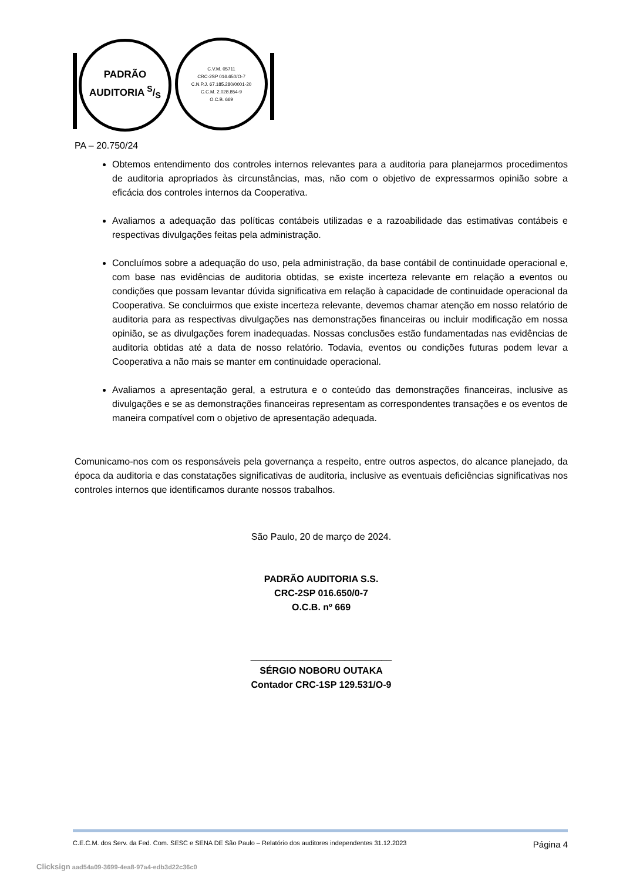PADRÃO
AUDITORIA S/S
C.V.M. 05711
CRC-2SP 016.650/O-7
C.N.P.J. 67.185.280/0001-20
C.C.M. 2.028.854-9
O.C.B. 669
PA – 20.750/24
Obtemos entendimento dos controles internos relevantes para a auditoria para planejarmos procedimentos de auditoria apropriados às circunstâncias, mas, não com o objetivo de expressarmos opinião sobre a eficácia dos controles internos da Cooperativa.
Avaliamos a adequação das políticas contábeis utilizadas e a razoabilidade das estimativas contábeis e respectivas divulgações feitas pela administração.
Concluímos sobre a adequação do uso, pela administração, da base contábil de continuidade operacional e, com base nas evidências de auditoria obtidas, se existe incerteza relevante em relação a eventos ou condições que possam levantar dúvida significativa em relação à capacidade de continuidade operacional da Cooperativa. Se concluirmos que existe incerteza relevante, devemos chamar atenção em nosso relatório de auditoria para as respectivas divulgações nas demonstrações financeiras ou incluir modificação em nossa opinião, se as divulgações forem inadequadas. Nossas conclusões estão fundamentadas nas evidências de auditoria obtidas até a data de nosso relatório. Todavia, eventos ou condições futuras podem levar a Cooperativa a não mais se manter em continuidade operacional.
Avaliamos a apresentação geral, a estrutura e o conteúdo das demonstrações financeiras, inclusive as divulgações e se as demonstrações financeiras representam as correspondentes transações e os eventos de maneira compatível com o objetivo de apresentação adequada.
Comunicamo-nos com os responsáveis pela governança a respeito, entre outros aspectos, do alcance planejado, da época da auditoria e das constatações significativas de auditoria, inclusive as eventuais deficiências significativas nos controles internos que identificamos durante nossos trabalhos.
São Paulo, 20 de março de 2024.
PADRÃO AUDITORIA S.S.
CRC-2SP 016.650/0-7
O.C.B. nº 669
___________________________
SÉRGIO NOBORU OUTAKA
Contador CRC-1SP 129.531/O-9
C.E.C.M. dos Serv. da Fed. Com. SESC e SENA DE São Paulo – Relatório dos auditores independentes 31.12.2023 Página 4
Clicksign aad54a09-3699-4ea8-97a4-edb3d22c36c0